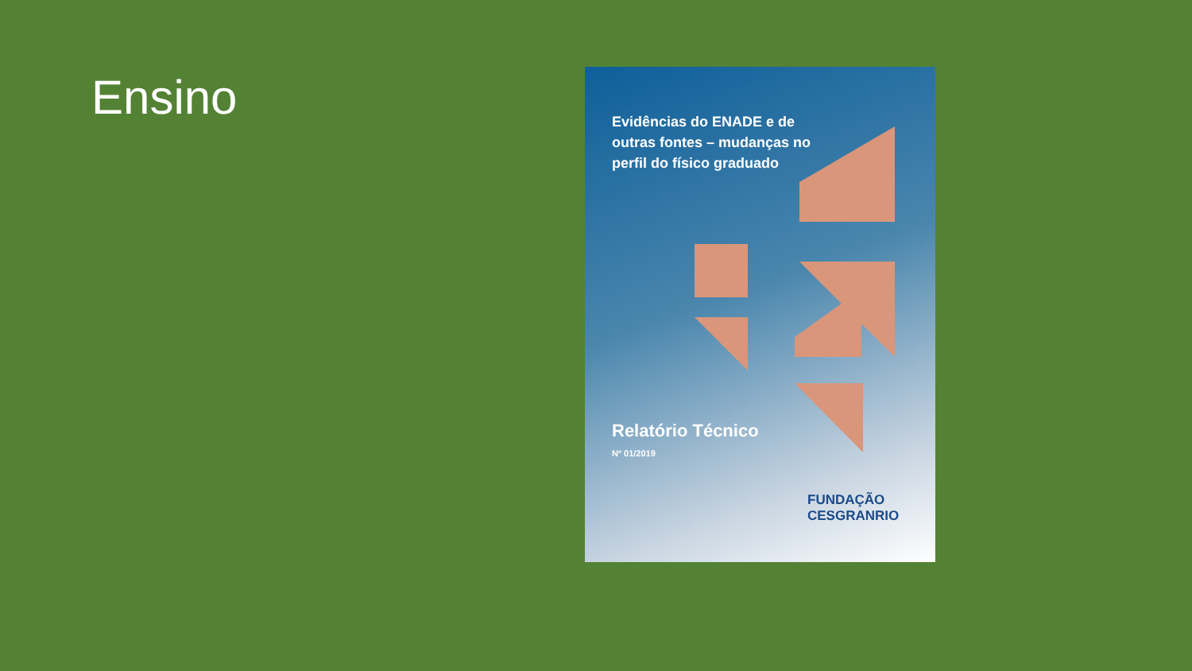Ensino
Evidências do ENADE e de outras fontes – mudanças no perfil do físico graduado
Relatório Técnico
Nº 01/2019
FUNDAÇÃO
CESGRANRIO